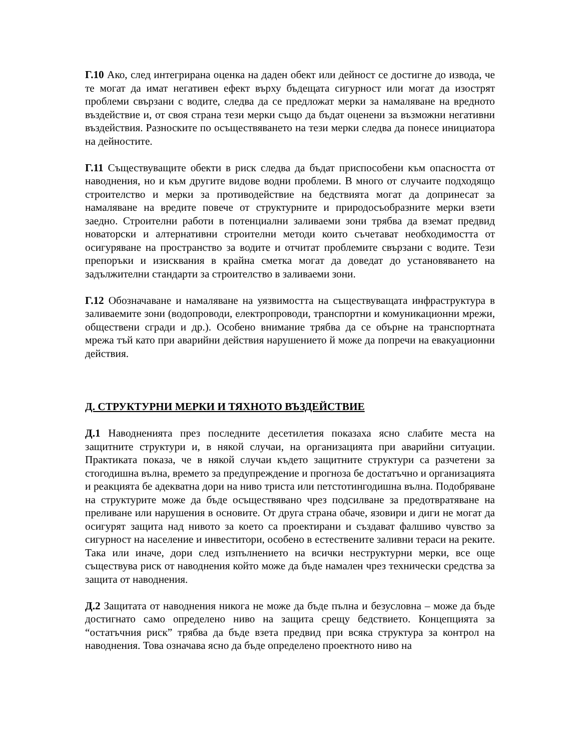Г.10 Ако, след интегрирана оценка на даден обект или дейност се достигне до извода, че те могат да имат негативен ефект върху бъдещата сигурност или могат да изострят проблеми свързани с водите, следва да се предложат мерки за намаляване на вредното въздействие и, от своя страна тези мерки също да бъдат оценени за възможни негативни въздействия. Разноските по осъществяването на тези мерки следва да понесе инициатора на дейностите.
Г.11 Съществуващите обекти в риск следва да бъдат приспособени към опасността от наводнения, но и към другите видове водни проблеми. В много от случаите подходящо строителство и мерки за противодействие на бедствията могат да допринесат за намаляване на вредите повече от структурните и природосъобразните мерки взети заедно. Строителни работи в потенциални заливаеми зони трябва да вземат предвид новаторски и алтернативни строителни методи които съчетават необходимостта от осигуряване на пространство за водите и отчитат проблемите свързани с водите. Тези препоръки и изисквания в крайна сметка могат да доведат до установяването на задължителни стандарти за строителство в заливаеми зони.
Г.12 Обозначаване и намаляване на уязвимостта на съществуващата инфраструктура в заливаемите зони (водопроводи, електропроводи, транспортни и комуникационни мрежи, обществени сгради и др.). Особено внимание трябва да се обърне на транспортната мрежа тъй като при аварийни действия нарушението й може да попречи на евакуационни действия.
Д. СТРУКТУРНИ МЕРКИ И ТЯХНОТО ВЪЗДЕЙСТВИЕ
Д.1 Наводненията през последните десетилетия показаха ясно слабите места на защитните структури и, в някой случаи, на организацията при аварийни ситуации. Практиката показа, че в някой случаи където защитните структури са разчетени за стогодишна вълна, времето за предупреждение и прогноза бе достатъчно и организацията и реакцията бе адекватна дори на ниво триста или петстотингодишна вълна. Подобряване на структурите може да бъде осъществявано чрез подсилване за предотвратяване на преливане или нарушения в основите. От друга страна обаче, язовири и диги не могат да осигурят защита над нивото за което са проектирани и създават фалшиво чувство за сигурност на население и инвеститори, особено в естествените заливни тераси на реките. Така или иначе, дори след изпълнението на всички неструктурни мерки, все още съществува риск от наводнения който може да бъде намален чрез технически средства за защита от наводнения.
Д.2 Защитата от наводнения никога не може да бъде пълна и безусловна – може да бъде достигнато само определено ниво на защита срещу бедствието. Концепцията за “остатъчния риск” трябва да бъде взета предвид при всяка структура за контрол на наводнения. Това означава ясно да бъде определено проектното ниво на